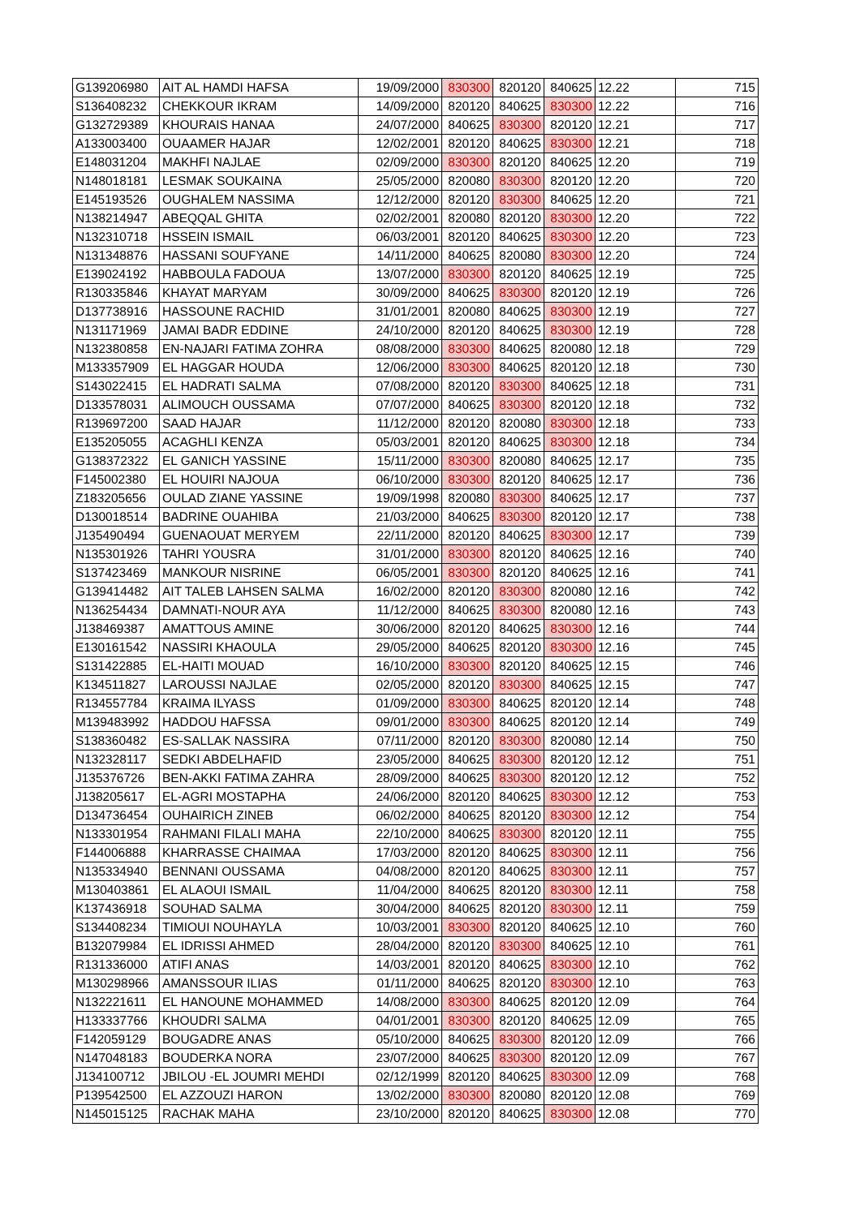| G139206980 | AIT AL HAMDI HAFSA | 19/09/2000 | 830300 | 820120 | 840625 | 12.22 | 715 |
| S136408232 | CHEKKOUR IKRAM | 14/09/2000 | 820120 | 840625 | 830300 | 12.22 | 716 |
| G132729389 | KHOURAIS HANAA | 24/07/2000 | 840625 | 830300 | 820120 | 12.21 | 717 |
| A133003400 | OUAAMER HAJAR | 12/02/2001 | 820120 | 840625 | 830300 | 12.21 | 718 |
| E148031204 | MAKHFI NAJLAE | 02/09/2000 | 830300 | 820120 | 840625 | 12.20 | 719 |
| N148018181 | LESMAK SOUKAINA | 25/05/2000 | 820080 | 830300 | 820120 | 12.20 | 720 |
| E145193526 | OUGHALEM NASSIMA | 12/12/2000 | 820120 | 830300 | 840625 | 12.20 | 721 |
| N138214947 | ABEQQAL GHITA | 02/02/2001 | 820080 | 820120 | 830300 | 12.20 | 722 |
| N132310718 | HSSEIN ISMAIL | 06/03/2001 | 820120 | 840625 | 830300 | 12.20 | 723 |
| N131348876 | HASSANI SOUFYANE | 14/11/2000 | 840625 | 820080 | 830300 | 12.20 | 724 |
| E139024192 | HABBOULA FADOUA | 13/07/2000 | 830300 | 820120 | 840625 | 12.19 | 725 |
| R130335846 | KHAYAT MARYAM | 30/09/2000 | 840625 | 830300 | 820120 | 12.19 | 726 |
| D137738916 | HASSOUNE RACHID | 31/01/2001 | 820080 | 840625 | 830300 | 12.19 | 727 |
| N131171969 | JAMAI BADR EDDINE | 24/10/2000 | 820120 | 840625 | 830300 | 12.19 | 728 |
| N132380858 | EN-NAJARI FATIMA ZOHRA | 08/08/2000 | 830300 | 840625 | 820080 | 12.18 | 729 |
| M133357909 | EL HAGGAR HOUDA | 12/06/2000 | 830300 | 840625 | 820120 | 12.18 | 730 |
| S143022415 | EL HADRATI SALMA | 07/08/2000 | 820120 | 830300 | 840625 | 12.18 | 731 |
| D133578031 | ALIMOUCH OUSSAMA | 07/07/2000 | 840625 | 830300 | 820120 | 12.18 | 732 |
| R139697200 | SAAD HAJAR | 11/12/2000 | 820120 | 820080 | 830300 | 12.18 | 733 |
| E135205055 | ACAGHLI KENZA | 05/03/2001 | 820120 | 840625 | 830300 | 12.18 | 734 |
| G138372322 | EL GANICH YASSINE | 15/11/2000 | 830300 | 820080 | 840625 | 12.17 | 735 |
| F145002380 | EL HOUIRI NAJOUA | 06/10/2000 | 830300 | 820120 | 840625 | 12.17 | 736 |
| Z183205656 | OULAD ZIANE YASSINE | 19/09/1998 | 820080 | 830300 | 840625 | 12.17 | 737 |
| D130018514 | BADRINE OUAHIBA | 21/03/2000 | 840625 | 830300 | 820120 | 12.17 | 738 |
| J135490494 | GUENAOUAT MERYEM | 22/11/2000 | 820120 | 840625 | 830300 | 12.17 | 739 |
| N135301926 | TAHRI YOUSRA | 31/01/2000 | 830300 | 820120 | 840625 | 12.16 | 740 |
| S137423469 | MANKOUR NISRINE | 06/05/2001 | 830300 | 820120 | 840625 | 12.16 | 741 |
| G139414482 | AIT TALEB LAHSEN SALMA | 16/02/2000 | 820120 | 830300 | 820080 | 12.16 | 742 |
| N136254434 | DAMNATI-NOUR AYA | 11/12/2000 | 840625 | 830300 | 820080 | 12.16 | 743 |
| J138469387 | AMATTOUS AMINE | 30/06/2000 | 820120 | 840625 | 830300 | 12.16 | 744 |
| E130161542 | NASSIRI KHAOULA | 29/05/2000 | 840625 | 820120 | 830300 | 12.16 | 745 |
| S131422885 | EL-HAITI MOUAD | 16/10/2000 | 830300 | 820120 | 840625 | 12.15 | 746 |
| K134511827 | LAROUSSI NAJLAE | 02/05/2000 | 820120 | 830300 | 840625 | 12.15 | 747 |
| R134557784 | KRAIMA ILYASS | 01/09/2000 | 830300 | 840625 | 820120 | 12.14 | 748 |
| M139483992 | HADDOU HAFSSA | 09/01/2000 | 830300 | 840625 | 820120 | 12.14 | 749 |
| S138360482 | ES-SALLAK NASSIRA | 07/11/2000 | 820120 | 830300 | 820080 | 12.14 | 750 |
| N132328117 | SEDKI ABDELHAFID | 23/05/2000 | 840625 | 830300 | 820120 | 12.12 | 751 |
| J135376726 | BEN-AKKI FATIMA ZAHRA | 28/09/2000 | 840625 | 830300 | 820120 | 12.12 | 752 |
| J138205617 | EL-AGRI MOSTAPHA | 24/06/2000 | 820120 | 840625 | 830300 | 12.12 | 753 |
| D134736454 | OUHAIRICH ZINEB | 06/02/2000 | 840625 | 820120 | 830300 | 12.12 | 754 |
| N133301954 | RAHMANI FILALI MAHA | 22/10/2000 | 840625 | 830300 | 820120 | 12.11 | 755 |
| F144006888 | KHARRASSE CHAIMAA | 17/03/2000 | 820120 | 840625 | 830300 | 12.11 | 756 |
| N135334940 | BENNANI OUSSAMA | 04/08/2000 | 820120 | 840625 | 830300 | 12.11 | 757 |
| M130403861 | EL ALAOUI ISMAIL | 11/04/2000 | 840625 | 820120 | 830300 | 12.11 | 758 |
| K137436918 | SOUHAD SALMA | 30/04/2000 | 840625 | 820120 | 830300 | 12.11 | 759 |
| S134408234 | TIMIOUI NOUHAYLA | 10/03/2001 | 830300 | 820120 | 840625 | 12.10 | 760 |
| B132079984 | EL IDRISSI AHMED | 28/04/2000 | 820120 | 830300 | 840625 | 12.10 | 761 |
| R131336000 | ATIFI ANAS | 14/03/2001 | 820120 | 840625 | 830300 | 12.10 | 762 |
| M130298966 | AMANSSOUR ILIAS | 01/11/2000 | 840625 | 820120 | 830300 | 12.10 | 763 |
| N132221611 | EL HANOUNE MOHAMMED | 14/08/2000 | 830300 | 840625 | 820120 | 12.09 | 764 |
| H133337766 | KHOUDRI SALMA | 04/01/2001 | 830300 | 820120 | 840625 | 12.09 | 765 |
| F142059129 | BOUGADRE ANAS | 05/10/2000 | 840625 | 830300 | 820120 | 12.09 | 766 |
| N147048183 | BOUDERKA NORA | 23/07/2000 | 840625 | 830300 | 820120 | 12.09 | 767 |
| J134100712 | JBILOU -EL JOUMRI MEHDI | 02/12/1999 | 820120 | 840625 | 830300 | 12.09 | 768 |
| P139542500 | EL AZZOUZI HARON | 13/02/2000 | 830300 | 820080 | 820120 | 12.08 | 769 |
| N145015125 | RACHAK MAHA | 23/10/2000 | 820120 | 840625 | 830300 | 12.08 | 770 |